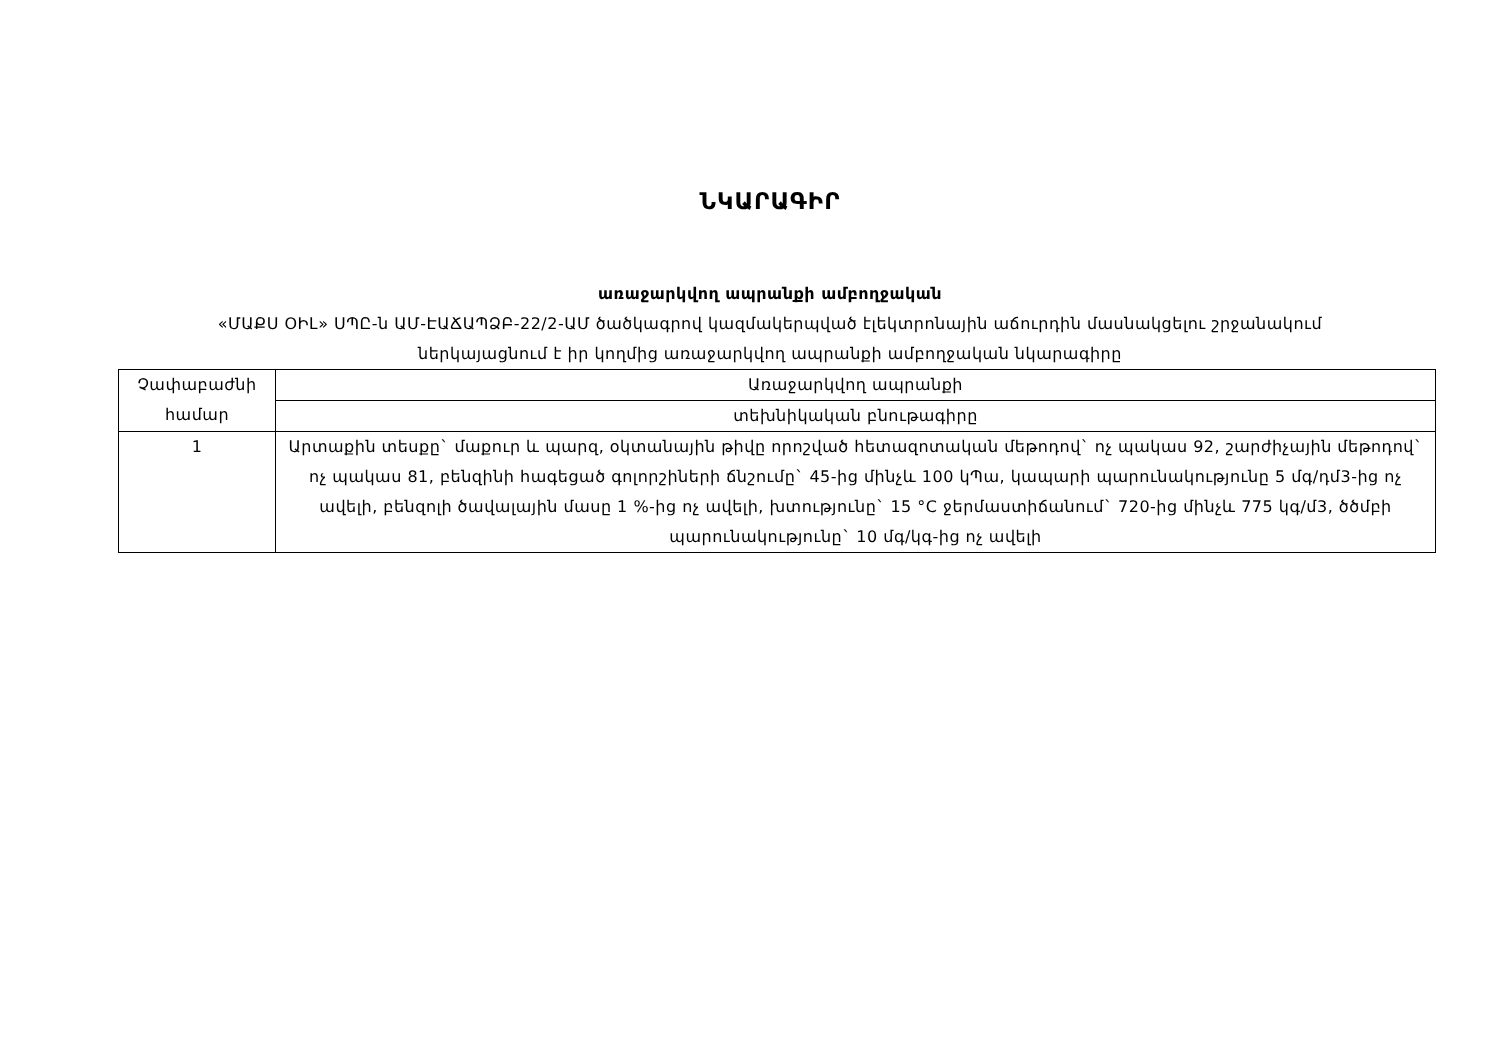ՆԿԱՐԱԳԻՐ
առաջարկվող ապրանքի ամբողջական
«ՄԱՔՍ ՕԻԼ» ՍՊԸ-ն ԱՄ-ԷԱՃԱՊՁԲ-22/2-ԱՄ ծածկագրով կազմակերպված էլեկտրոնային աճուրդին մասնակցելու շրջանակում
ներկայացնում է իր կողմից առաջարկվող ապրանքի ամբողջական նկարագիրը
| Չափաբաժնի համար | Առաջարկվող ապրանքի |
| --- | --- |
| | տեխնիկական բնութագիրը |
| 1 | Արտաքին տեսքը` մաքուր և պարզ, օկտանային թիվը որոշված հետազոտական մեթոդով` ոչ պակաս 92, շարժիչային մեթոդով` ոչ պակաս 81, բենզինի հագեցած գոլորշիների ճնշումը` 45-ից մինչև 100 կՊա, կապարի պարունակությունը 5 մգ/դմ3-ից ոչ ավելի, բենզոլի ծավալային մասը 1 %-ից ոչ ավելի, խտությունը` 15 °C ջերմաստիճանում` 720-ից մինչև 775 կգ/մ3, ծծմբի պարունակությունը` 10 մգ/կգ-ից ոչ ավելի |